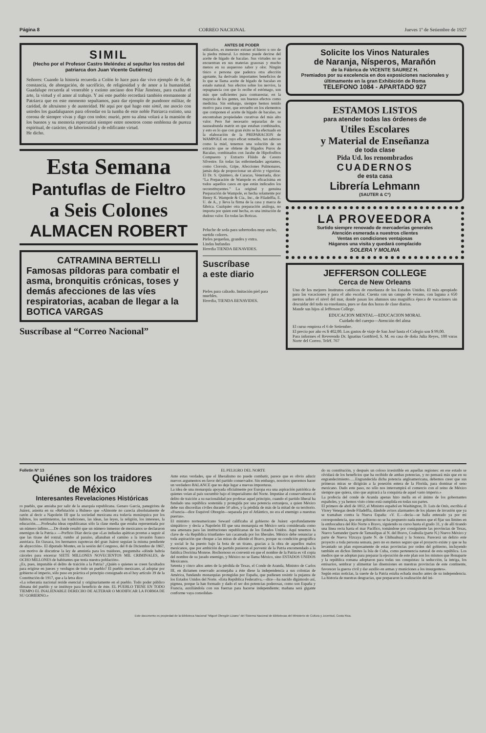Página 8 CORREO NACIONAL Jueves 1º de Setiembre de 1927
SIMIL
(Hecho por el Profesor Castro Meléndez al sepultar los restos del patriarca don Juan Vicente Gutiérrez)
Señores: Cuando la historia recuerda a Colón lo hace para dar vivo ejemplo de fe, de constancia, de abnegación, de sacrificio, de religiosidad y de amor a la humanidad. Guadalupe recuerda al venerable y extinto anciano don Pilar Jiménez, para exaltar el arte, la virtud y el amor al trabajo. Y así este pueblo recordará también eternamente al Patriarca que en este momento sepultamos, para dar ejemplo de pundonor militar, de caridad, de altruismo y de austeridad. Hé aquí por qué hago este simil, me asocio con ustedes los guadalupanos para ofrendar en la tumba de este noble Patriarca extinto, una corona de siempre vivas y digo con todos: murió, pero su alma volará a la mansión de los buenos y su memoria repercutirá siempre entre nosotros como emblema de pureza espiritual, de carácter, de laboriosidad y de edificante virtud.
He dicho.
Esta Semana
Pantuflas de Fieltro
a Seis Colones
ALMACEN ROBERT
CATRAMINA BERTELLI
Famosas píldoras para combatir el asma, bronquitis crónicas, toses y demás afecciones de las víes respiratorias, acaban de llegar a la BOTICA VARGAS
Suscríbase al “Correo Nacional”
ANTES DE PODER
utilizarlos, es menester extraer el hierro u oro de la piedra mineral. Lo mismo puede decirse del aceite de hígado de bacalao. Sus virtudes no se encuentran en sus materias grasosas y mucho menos en su asqueroso sabor y olor. Ningún tísico o persona que padezca otra afección agotante, ha derivado importantes beneficios de lo que se llama aceite de hígado de bacalao en estado natural. Sus efectos sobre los nervios, la repugnancia con que lo recibe el estómago, son más que suficientes para contrarestar, en la mayoría de los gentes, sus buenos efectos como medicina. Sin embargo, siempre hemos tenido motivo para creer, que envuelto en los elementos que componen el aceite de hígado de bacalao, se encontraban propiedades curativas del más alto valor. Pero fué necesario separarlas de su nauseabunda matriz en que estaban combinados, y esto es lo que con gran éxito se ha efectuado en la elaboración de la PREPARACION de WAMPOLE en cuyo eficaz remedio, tan sabroso como la miel, tenemos una solución de un extracto que se obtiene de Hígados Puros de Bacalao, combinados con Jarabe de Hipofosfitos Compuesto y Extracto Flúido de Cerezo Silvestre. En todas las enfermedades agotantes, como Clorosis, Gripe, Afecciones Pulmonares, jamás deja de proporcionar un alivio y vigorizar. El Dr. S. Quintero, de Caracas, Venezuela, dice: “La Preparación de Wampole es eficacísima en todos aquellos casos en que están indicados los reconstituyentes.” La original y genuina Preparación de Wampole, es hecha solamente por Henry K. Wampole & Cía., Inc., de Filadelfia, E. U. de A., y lleva la firma de la casa y marca de fábrica. Cualquier otra preparación análoga, no importa por quien esté hecha, es una imitación de dudoso valor. En todas las Boticas.
Peluche de seda para sobretodos muy ancho, surtido colores.
Pieles pequeñas, grandes y extra.
Lindas bufandas
Heredia TIENDA BENAVIDES.
Suscríbase
a este diario
Pieles para calzado. Imitación piel para muebles.
Heredia, TIENDA BENAVIDES.
Solicite los Vinos Naturales
de Naranja, Nísperos, Marañón
de la Fábrica de VICENTE SAUREZ H.
Premiados por su excelencia en dos exposiciones nacionales y últimamente en la gran Exhibición de Roma
TELEFONO 1084 - APARTADO 927
ESTAMOS LISTOS
para atender todas las órdenes de
Utiles Escolares
y Material de Enseñanza
de toda clase
Pida Ud. los renombrados
CUADERNOS
de esta casa
Librería Lehmann
(SAUTER & Cº)
LA PROVEEDORA
Surtido siempre renovado de mercaderías generales
Atención esmerada a nuestros clientes
Ventas en condiciones ventajosas
Háganos una visita y quedará complacido
SOLERA Y MOLINA
JEFFERSON COLLEGE
Cerca de New Orleans
Uno de los mejores Institutos católicos de enseñanza de los Estados Unidos. El más apropiado para las vacaciones y para el año escolar. Cuenta con un campo de verano, con laguna a 650 metros sobre el nivel del mar, donde pasan los alumnos una magnífica época de vacaciones sin descuidar del todo su enseñanza, pues se dan dos horas de clase diarias.
Mande sus hijos al Jefferson College.
EDUCACION MENTAL—EDUCACION MORAL
Cuidado del cuerpo—Atención del alma
El curso empieza el 6 de Setiembre.
El precio por año es $ 402,00. Los gastos de viaje de San José hasta el Colegio son $ 99,00.
Para informes el Reverendo Dr. Ignatius Gottfried, S. M. en casa de doña Julia Reyes, 100 varas Norte del Correo. Teléf. 767
Folletín Nº 13
Quiénes son los traidores
de México
Interesantes Revelaciones Históricas
ro pueblo, que ansiaba por salir de la anarquía republicana. Genaro García, panegirista de Juárez, asienta en su «Refutación a Bulnes» que «Almonte no carecía absolutamente de razón al decir a Napoleón III que la sociedad mexicana era todavía monárquica por los hábitos, los sentimientos, las tradiciones, las ideas, las leyes, la religión, los intereses, la educación......Profesaba ideas republicanas sólo la clase media que estaba representada por un número ínfimo......De donde resultó que un número inmenso de mexicanos se declararon enemigos de la Patria.» —Porfirio Díaz decía que «Las indiadas apáticas prontas a seguir al que las tirase del ronzal, rumbo al paraíso, allanaban el camino a la invasión franco austriaca. En Oaxaca, los hermanos zapotecas del gran Juárez seguían la misma pendiente de abyección». El diputado Montes, en la sesión del Congreso, del 8 de Diciembre de 1867, con motivo de discutirse la ley de amnistía para los traidores, preguntaba «dónde habría cárceles para encerrar SIETE MILLONES NOVECIENTOS MIL CRIMINALES, de OCHO MILLONES de habitantes que tenía nuestra población».
¿Es, pues, imputable el delito de traición a la Patria? ¿Quién o quienes se creen facultados para erigirse en jueces y verdugos de todo un pueblo? El pueblo mexicano, al adoptar por gobierno el imperio, sólo puso en práctica el principio consignado en el hoy artículo 39 de la Constitución de 1917, que a la letra dice:
«La soberanía nacional reside esencial y originariamente en el pueblo. Todo poder público dimana del pueblo y se instituye para beneficio de éste. EL PUEBLO TIENE EN TODO TIEMPO EL INALIENABLE DERECHO DE ALTERAR O MODIFICAR LA FORMA DE SU GOBIERNO.»
EL PELIGRO DEL NORTE
Ante estas verdades, que el liberalismo no puede combatir, parece que es obvio aducir nuevos argumentos en favor del partido conservador. Sin embargo, nosotros queremos hacer un verdadero BALANCE que no deje lugar a nuevas imposturas.
La idea de una monarquía apoyada oficialmente por Europa era una aspiración patriótica de quienes veían al país sucumbir bajo el imperialismo del Norte. Imputáse al conservatismo el delito de traición a su nacionalidad por profesar aquel principio, cuando el partido liberal ha fundado una república sostenida y protegida por una potencia extranjera, a quien México debe sus discordias civiles durante 50 años, y la pérdida de más de la mitad de su territorio. «Francia—dice Esquivel Obregón—separada por el Atlántico, no era el enemigo a nuestras puertas».
El ministro norteamericano Seward calificaba al gobierno de Juárez «profundamente simpático» y decía a Napoleón III que una monarquía en México sería considerada como una amenaza para las instituciones republicanas de los Estados Unidos. Aquí tenemos la clave de «la República triunfante» tan cacareada por los liberales. México debe renunciar a toda aspiración que choque a las miras de allende el Bravo, porque su condición geográfica y social le ha puesto bajo la bota de un tirano, gracias a la obra de aquellos malos mexicanos, que por ambición de partido pusieron el porvenir de la Patria encomendado a la fatídica Doctrina Monroe. Bochornoso es convenir en que el nombre de la Patria es vil copia del nombre de su jurado enemigo, y México no se llama México, sino ESTADOS UNIDOS Mexicanos.
Setenta y cinco años antes de la pérdida de Texas, el Conde de Aranda, Ministro de Carlos III, en dictamen reservado aconsejaba a éste diese la independencia a sus colonias de América, fundando monarquías protegidas por España, que pudiesen resistir la pujanza de los Estados Unidos del Norte. «Esta República Federativa,—dice—ha nacido digámoslo así, pigmea, porque la han formado y dado el ser dos potencias poderosas, como son España y Francia, auxiliándola con sus fuerzas para hacerse independiente; mañana será gigante conforme vaya consolidan-
do su constitución, y después un coloso irresistible en aquellas regiones: en ese estado se olvidará de los beneficios que ha recibido de ambas potencias, y no pensará más que en su engrandecimiento......Engrandecida dicha potencia angloamericana, debemos creer que sus primeras miras se dirigirán a la posesión entera de la Florida, para dominar el seno mexicano. Dado este paso, no sólo nos interrumpirá el comercio con el reino de México siempre que quiera, sino que aspirará a la conquista de aquel vasto imperio.»
La profecía del conde de Aranda apenas hizo mella en el ánimo de los gobernantes españoles, y ya hemos visto cómo está cumplida en todas sus partes.
El primero de abril de 1812, el Ministro español en Washington, D. Luis de Onís, escribía al Virrey Venegas desde Filadelfia, dándole avisos alarmantes de los planes de invasión que ya se tramaban contra la Nueva España: «V. E.—decía—se halla enterado ya por mi correspondencia, que este gobierno no se ha propuesto nada menos que el fijar sus límites en la embocadura del Río Norte o Bravo, siguiendo su curso hasta el grado 31, y de allí tirando una línea recta hasta el mar Pacífico, tomándose por consiguiente las provincias de Texas, Nuevo Santander (parte de Tamaulipas al N. del Bravo, Coahuila (parte N.) Nuevo México y parte de Nueva Vizcaya (parte N. de Chihuahua) y la Sonora. Parecerá un delirio este proyecto a toda persona sensata, pero no es menos seguro que el proyecto existe y que se ha levantado un plan expresamente de estas provincias por orden del gobierno, incluyendo también en dichos límites la Isla de Cuba, como pertenencia natural de esta república. Los medios que se adoptan para preparar la ejecución de este plan son los mismos que Bonaparte y la república romana adoptaron para todas sus conquistas: la seducción, la intriga, los emisarios, sembrar y alimentar las disensiones en nuestras provincias de este continente, favorecer la guerra civil y dar auxilio en armas y municiones a los insurgentes».
Según estas noticias, la suerte de la Patria estaba echada mucho antes de su independencia. La historia de nuestras desgracias, que prepararon la realización del ini-
Este documento es propiedad de la Biblioteca Nacional "Miguel Obregón Lizano" del Sistema Nacional de Bibliotecas del Ministerio de Cultura y Juventud, Costa Rica.